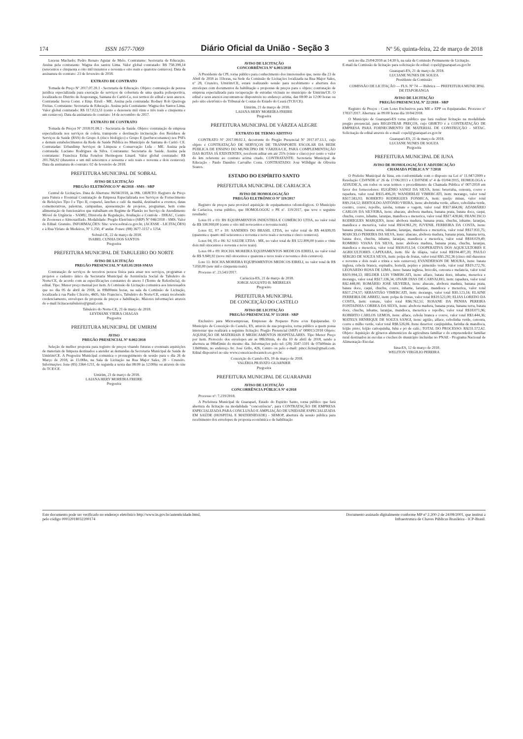174 ISSN 1677-7069 Diário Oficial da União - Seção 3 Nº 56, quinta-feira, 22 de março de 2018
Lucena Machado; Pedro Renato Aguiar de Melo. Contratante: Secretaria de Educação. Assina pela contratante: Wagna dos santos Lima. Valor global contratado: R$ 758.398,14 (setecentos e cinquenta e oito mil trezentos e noventa e oito reais e quatorze centavos). Data da assinatura do contrato: 23 de fevereiro de 2018.
EXTRATO DE CONTRATO
Tomada de Preço Nº 2017.07.20.1 - Secretaria de Educação. Objeto: contratação de pessoa jurídica especializada para execução de serviços de cobertura de uma quadra poliesportiva, localizada no Distrito de Araporanga, Santana do Cariri-Ce, nos termos do edital e seus anexos. Contratada: Inova Const. e Emp. Eireli - ME. Assina pela contratada: Rodney Rob Queiroga Freitas. Contratante: Secretaria de Educação. Assina pela Contratante: Wagna dos Santos Lima. Valor global contratado: R$ 117.023,51 (cento e dezessete mil vinte e três reais e cinquenta e um centavos). Data da assinatura do contrato: 14 de novembro de 2017.
EXTRATO DE CONTRATO
Tomada de Preços Nº 2018.01.08.1 - Secretaria de Saúde. Objeto: contratação de empresa especializada nos serviços de coleta, transporte e destinação incineração dos Resíduos de Serviços de Saúde (RSS) do Grupo A (risco biológico) e Grupo E (perfurocortantes) nos PSFs e demais estabelecimentos da Rede de Saúde Pública no Município de Santana do Cariri- CE. Contratadas: Urbanlimp Serviços de Limpeza e Conservação Ltda - ME. Assina pela contratada: Luciano Rodrigues da Silva. Contratante: Secretaria de Saúde. Assina pela contratante: Francisca Erika Fenelon Hermogens Linard. Valor global contratado: R$ 201.766,92 (duzentos e um mil setecentos e sessenta e seis reais e noventa e dois centavos). Data da assinatura do contrato: 02 de fevereiro de 2018.
PREFEITURA MUNICIPAL DE SOBRAL
AVISO DE LICITAÇÃO
PREGÃO ELETRÔNICO Nº 46/2018 - SMS - SRP
Central de Licitações. Data de Abertura: 06/04/2018, às 09h. OBJETO: Registro de Preço para Futura e Eventual Contratação de Empresa Especializada nos Serviços de Fornecimento de Refeições Tipo I e Tipo II, coquetel, lanches e café da manhã, destinados a eventos, datas comemorativas, palestras, campanhas, apresentação de projetos, programas, bem como alimentação de funcionários que trabalham em Regime de Plantão no Serviço de Atendimento Móvel de Urgência - SAMU, Diretoria de Regulação, Avaliação e Controle - DIRAC, Centro de Zoonoses e Almoxarifado. Modalidade: Pregão Eletrônico (SRP) Nº 046/2018 - SMS. Valor do Edital: Gratuito. INFORMAÇÕES: Site: www.sobral.ce.gov.br, (ACESSE - LICITAÇÕES) e à Rua Viriato de Medeiros, Nº 1.250, 4º andar. Fones: (88) 3677-1157 e 1254.
Sobral-CE, 22 de março de 2018.
ISABEL CUNHA DOS SANTOS
Pregoeira
PREFEITURA MUNICIPAL DE TABULEIRO DO NORTE
AVISO DE LICITAÇÃO
PREGÃO PRESENCIAL Nº 8.03.01/2018-SMAS
Contratação de serviços de terceiros pessoa física para atuar nos serviços, programas e projetos e cadastro único da Secretaria Municipal de Assistência Social de Tabuleiro do Norte/CE, de acordo com as especificações constantes do anexo I (Termo de Referência), do edital. Tipo: Menor preço mensal por item. A Comissão de Licitação comunica aos interessados que no dia 05 de abril de 2018, às 09h00min horas, na sala da Comissão de Licitação, localizada à rua Padre Clicério, 4605, São Francisco, Tabuleiro do Norte/CE, estará recebendo credenciamento, envelopes de proposta de preços e habilitação. Maiores informações através do e-mail licitacaotabuleiro@gmail.com.
Tabuleiro do Norte-CE, 21 de março de 2018.
LEYDIANE VIEIRA CHAGAS
Pregoeira
PREFEITURA MUNICIPAL DE UMIRIM
AVISO
PREGÃO PRESENCIAL Nº 8.002/2018
Seleção de melhor proposta para registro de preços visando futuras e eventuais aquisições de materiais de limpeza destinados a atender as demandas da Secretaria Municipal de Saúde de Umirim/CE. A Pregoeira Municipal comunica o prosseguimento de sessão para o dia 26 de Março de 2018, às 15:00hs, na Sala de Licitação na Rua Major Sales, 28 - Cruzeiro. Informações: fone (85) 3364-1211, de segunda a sexta das 08:00 às 12:00hs ou através do site do TCE/CE.
Umirim, 21 de março de 2018.
LAIANA HERY MOREIRA FREIRE
Pregoeira
AVISO DE LICITAÇÃO
CONCORRÊNCIA Nº 6.003/2018
A Presidente da CPL torna público para conhecimento dos interessados que, neste dia 23 de Abril de 2018 às 11horas, na Sede da Comissão de Licitações localizada na Rua Major Sales, nº 28, Cruzeiro, Umirim/CE, estará realizando sessão para recebimento e abertura dos envelopes com documentos de habilitação e propostas de preços para o objeto: contratação de empresa especializada para recuperação de estradas vicinais no município de Umirim/CE. O edital e seus anexos encontram-se disponíveis no endereço acima, das 08:00 às 12:00 horas ou pelo sítio eletrônico do Tribunal de Contas do Estado do Ceará (TCE/CE).
Umirim, 21 de março de 2018.
LAIANA HERY MOREIRA FREIRE
Pregoeira
PREFEITURA MUNICIPAL DE VÁRZEA ALEGRE
EXTRATO DE TERMO ADITIVO
CONTRATO Nº 2017.08.02.1, decorrente do Pregão Presencial Nº 2017.07.13.1, cujo objeto é CONTRATAÇÃO DE SERVIÇOS DE TRANSPORTE ESCOLAR DA REDE PÚBLICA DE ENSINO DO MUNICÍPIO DE VÁRZEA/CE, PARA COMPLEMENTAÇÃO DAS ROTAS JÁ EXISTENTES, resolvem aditar em até 25% (vinte e cinco) por cento o valor do km referente ao contrato acima citado. CONTRATANTE: Secretaria Municipal de Educação - Paulo Danúbio Carvalho Costa. CONTRATADO: José Willdigar de Oliveira Soares.
ESTADO DO ESPÍRITO SANTO
PREFEITURA MUNICIPAL DE CARIACICA
AVISO DE HOMOLOGAÇÃO
PREGÃO ELETRÔNICO Nº 119/2017
Registro de preços para provável aquisição de equipamentos odontológicos. O Município de Cariacica, torna público, que HOMOLOGOU o PE nº. 119/2017, que teve o seguinte resultado:
Lotes 01 e 03: BS EQUIPAMENTOS INDÚSTRIA E COMÉRCIO LTDA, no valor total de R$ 108.990,00 (cento e oito mil novecentos e noventa reais).
Lotes 02, 07 e 10: SANDERS DO BRASIL LTDA, no valor total de R$ 44.699,95 (quarenta e quatro mil seiscentos e noventa e nove reais e noventa e cinco centavos).
Lotes 04, 05 e 06: S2 SAUDE LTDA - ME, no valor total de R$ 122.899,00 (cento e vinte dois mil oitocentos e noventa e nove reais).
Lotes 08 e 09: ROCHA MOREIRA EQUIPAMENTOS MEDICOS EIRELI, no valor total de R$ 9.849,92 (nove mil oitocentos e quarenta e nove reais e noventa e dois centavos).
Lote 11: ROCHA MOREIRA EQUIPAMENTOS MEDICOS EIRELI, no valor total de R$ 7.050,00 (sete mil e cinquenta reais).
Processo nº. 23.543/2017.
Cariacica-ES, 21 de março de 2018.
JORGE AUGUSTO B. MEIRELES
Pregoeiro
PREFEITURA MUNICIPAL
DE CONCEIÇÃO DO CASTELO
AVISO DE LICITAÇÃO
PREGÃO PRESENCIAL Nº 13/2018 - SRP
Exclusivo para Microempresas, Empresas de Pequeno Porte e/ou Equiparadas. O Município de Conceição do Castelo, ES, através de sua pregoeira, torna público a quem possa interessar que realizará a seguinte licitação: Pregão Presencial (SRP) nº 000013/2018 Objeto: AQUISIÇÃO DE MATERIAIS E MEDICAMENTOS HOSPITALARES. Tipo Menor Preço por item. Protocolo dos envelopes até as 08h30min, do dia 10 de abril de 2018, sendo a abertura as 08h45min do mesmo dia. Informações pelo tel: (28) 3547-1101 de 07h00min às 13h00min, no endereço Av. José Grilo, 426, Centro ou pelo e-mail: pmcc.licita@gmail.com. Edital disponível no site www.conceicaodocastelo.es.gov.br.
Conceição do Castelo-ES, 19 de março de 2018.
VALÉRIA PRAVATO GUARNIER
Pregoeira
PREFEITURA MUNICIPAL DE GUARAPARI
AVISO DE LICITAÇÃO
CONCORRÊNCIA PÚBLICA Nº 4/2018
Processo nº: 7.219/2018.
A Prefeitura Municipal de Guarapari, Estado do Espírito Santo, torna público que fará abertura da licitação na modalidade "concorrência", para CONTRATAÇÃO DE EMPRESA ESPECIALIZADA PARA CONCLUSÃO E AMPLIAÇÃO DE UNIDADE ESPECIALIZADA EM SAÚDE (HOSPITAL E MATERNIDADE) - SEMOP, abertura da sessão pública para recebimento dos envelopes de proposta econômica e de habilitação
será no dia 25/04/2018 as 14:30 h, na sala da Comissão Permanente de Licitação.
E-mail da Comissão de licitação para solicitação de edital: copel@guarapari.es.gov.br
Guarapari-ES, 21 de março de 2018.
LUCIANE NUNES DE SOUZA
Presidente da Comissão
COMISSÃO DE LICITAÇÃO — FLS. Nº 74 — Rúbrica — PREFEITURA MUNICIPAL DE ITAPORANGA
AVISO DE LICITAÇÃO
PREGÃO PRESENCIAL Nº 22/2018 - SRP
Registro de Preços - Com Lotes Exclusivos para ME e EPP ou Equiparadas. Processo nº 17837/2017. Abertura: às 09:00 horas dia 10/04/2018.
O Município de Guarapari-ES torna público que fará realizar licitação na modalidade pregão presencial, para REGISTRAR PREÇOS, cujo OBJETO é a CONTRATAÇÃO DE EMPRESA PARA FORNECIMENTO DE MATERIAL DE CONSTRUÇÃO - SETAC. Solicitação de edital através do e-mail: copel@guarapari.es.gov.br
Guarapari-ES, 21 de março de 2018.
LUCIANE NUNES DE SOUZA
Pregoeira
PREFEITURA MUNICIPAL DE IUNA
AVISO DE HOMOLOGAÇÃO E ADJUDICAÇÃO
CHAMADA PÚBLICA Nº 7/2018
O Prefeito Municipal de Iúna, em conformidade com o disposto na Lei nº 11.947/2009 e Resolução CD/FNDE nº 26 de 17/06/2013 e CD/FNDE nº 4 de 03/04/2015, HOMOLOGA e ADJUDICA, em todos os seus termos o procedimento da Chamada Pública nº 007/2018 em favor dos fornecedores: EUGÊNIO SANGI DA SILVA, itens: beterraba, cenoura, couve e rapadura, valor total R$15.496,20; WANDERLEI VIMERCATI, item: morango, valor total R$17.583,93; ROBERTO RODRIGUES FONSECA, item: queijo minas, valor total R$9.254,52; BERTOLDO ANTÔNIO VIEIRA, itens: abobrinha verde, alface, cebolinha verde, coentro, couve, repolho, taioba, tomate e vagem, valor total R$17.664,06; ADAMÁRIO CARLOS DA SILVEIRA, itens: abacate, abóbora madura, banana prata, batata doce, caqui, chuchu, couve, inhame, laranjas, mandioca e mexerica, valor total R$17.428,66; FRANCISCO RODRIGUES MARQUES, itens: abóbora madura, banana prata, chuchu, inhame, laranjas, mandioca e mexerica, valor total R$14.961,29; JUVENIL FERREIRA DA COSTA, itens: banana prata, banana terra, inhame, laranjas, mandioca e mexerica, valor total R$17.831,75; MARCELO PEREIRA DA SILVA, itens: abacate, abóbora madura, banana prata, banana terra, batata doce, chuchu, inhame, laranjas, mandioca e mexerica, valor total R$18.029,49; ROMERO VIANA DA SILVA, itens: abóbora madura, banana prata, chuchu, laranjas, mandioca e mexerica, valor total R$18.051,54; COOPERATIVA DOS AQUICULTORES E AGRICULTORES CAPIXABA, item: filé de tilápia, valor total R$104.407,20; PAULO SÉRGIO DE SOUZA SILVA, item: polpa de frutas, valor total R$5.292,36 (cinco mil duzentos e noventa e dois reais e trinta e seis centavos); EVANDERSON DE MOURA, itens: batata inglesa, cebola branca, espinafre, hortelã, pepino e pimentão verde, valor total R$19.272,76; LEONARDO ROSA DE LIMA, itens: batata inglesa, brócolis, cenoura e melancia, valor total R$19.994,33; HELDER LUIS VIMERCATI, itens: alface, batata doce, inhame, mexerica e morango, valor total R$17.336,34; ONAIR DIAS DE CARVALHO, item: rapadura, valor total R$2.448,00; ROMÁRIO JOSÉ SILVEIRA, itens: abacate, abóbora madura, banana prata, batata doce, caqui, chuchu, couve, inhame, laranjas, mandioca e mexerica, valor total R$17.274,57; SEBASTIÃO VIMERCATI, item: morango, valor total R$5.123,16; ELAINE FERREIRA DE ABREU, item: polpa de frutas, valor total R$19.521,00; ELIAS LOREDO DA COSTA, item: tomate, valor total R$6.762,51; ROSANE DA PENHA PEREIRA FONTAINHA CORREA DA SILVA, itens: abobora madura, banana prata, banana terra, batata doce, chuchu, inhame, laranjas, mandioca, mexerica e repolho, valor total R$18.071,96; ROBERTO CARLOS LEMOS, itens: alface, cebola branca e couve, valor total R$3.444,36; MATEUS HENRIQUE DE SOUZA SANGI, itens: agrião, alface, cebolinha verde, cenoura, couve e milho verde, valor total R$8.526,06. Itens desertos: canjiquinha, farinha de mandioca, feijão preto, feijão carioquinha, fubá e pó de café.; TOTAL DO PROCESSO: R$231.572,62. Objeto: Aquisição de gêneros alimentícios da agricultura familiar e do empreendedor familiar rural destinados às escolas e creches do município incluídas no PNAE - Programa Nacional de Alimentação Escolar.
Iúna-ES, 12 de março de 2018.
WELITON VIRGILIO PEREIRA
Este documento pode ser verificado no endereço eletrônico http://www.in.gov.br/autenticidade.html,
pelo código 00032018032200174 Documento assinado digitalmente conforme MP nº 2.200-2 de 24/08/2001, que institui a
Infraestrutura de Chaves Públicas Brasileira - ICP-Brasil.